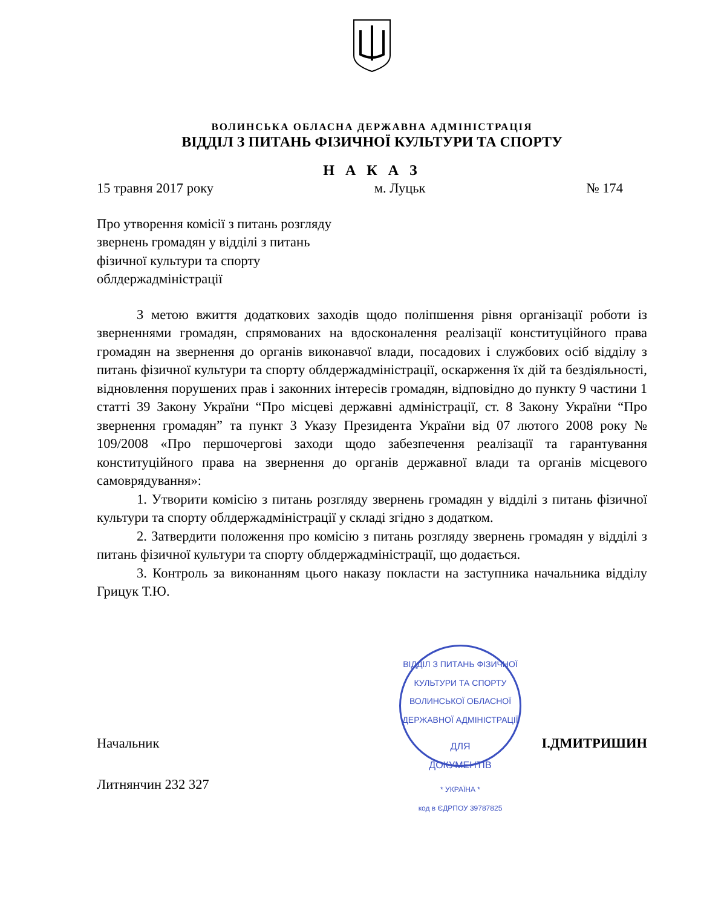ВОЛИНСЬКА ОБЛАСНА ДЕРЖАВНА АДМІНІСТРАЦІЯ
ВІДДІЛ З ПИТАНЬ ФІЗИЧНОЇ КУЛЬТУРИ ТА СПОРТУ
Н А К А З
15 травня 2017 року м. Луцьк № 174
Про утворення комісії з питань розгляду звернень громадян у відділі з питань фізичної культури та спорту облдержадміністрації
З метою вжиття додаткових заходів щодо поліпшення рівня організації роботи із зверненнями громадян, спрямованих на вдосконалення реалізації конституційного права громадян на звернення до органів виконавчої влади, посадових і службових осіб відділу з питань фізичної культури та спорту облдержадміністрації, оскарження їх дій та бездіяльності, відновлення порушених прав і законних інтересів громадян, відповідно до пункту 9 частини 1 статті 39 Закону України “Про місцеві державні адміністрації, ст. 8 Закону України “Про звернення громадян” та пункт 3 Указу Президента України від 07 лютого 2008 року № 109/2008 «Про першочергові заходи щодо забезпечення реалізації та гарантування конституційного права на звернення до органів державної влади та органів місцевого самоврядування»:
1. Утворити комісію з питань розгляду звернень громадян у відділі з питань фізичної культури та спорту облдержадміністрації у складі згідно з додатком.
2. Затвердити положення про комісію з питань розгляду звернень громадян у відділі з питань фізичної культури та спорту облдержадміністрації, що додається.
3. Контроль за виконанням цього наказу покласти на заступника начальника відділу Грицук Т.Ю.
Начальник І.ДМИТРИШИН
Литнянчин 232 327
ВІДДІЛ З ПИТАНЬ ФІЗИЧНОЇ КУЛЬТУРИ ТА СПОРТУ ВОЛИНСЬКОЇ ОБЛАСНОЇ ДЕРЖАВНОЇ АДМІНІСТРАЦІЇ
ДЛЯ
ДОКУМЕНТІВ
* УКРАЇНА *
код в ЄДРПОУ 39787825